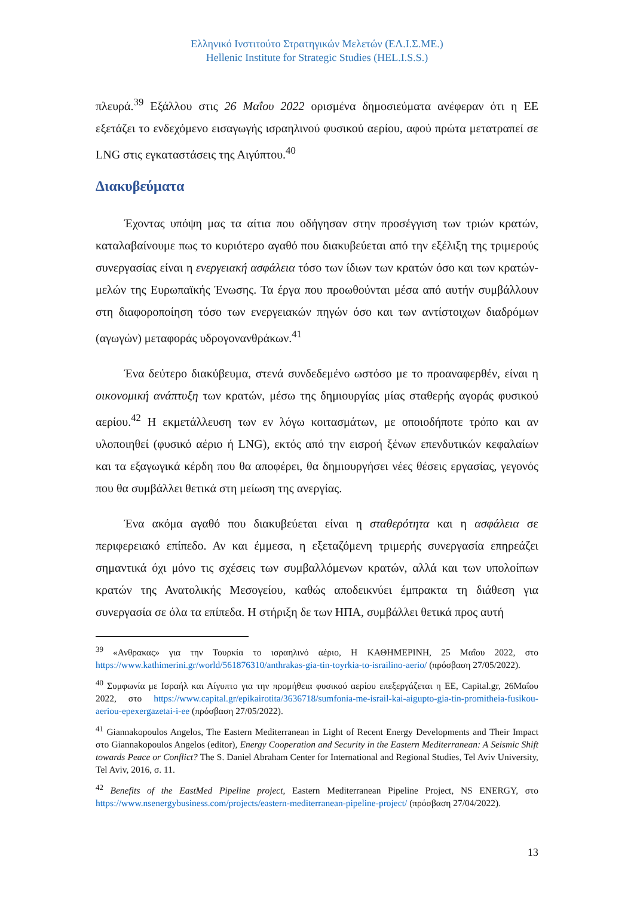Ελληνικό Ινστιτούτο Στρατηγικών Μελετών (ΕΛ.Ι.Σ.ΜΕ.)
Hellenic Institute for Strategic Studies (HEL.I.S.S.)
πλευρά.<sup>39</sup> Εξάλλου στις 26 Μαΐου 2022 ορισμένα δημοσιεύματα ανέφεραν ότι η ΕΕ εξετάζει το ενδεχόμενο εισαγωγής ισραηλινού φυσικού αερίου, αφού πρώτα μετατραπεί σε LNG στις εγκαταστάσεις της Αιγύπτου.<sup>40</sup>
Διακυβεύματα
Έχοντας υπόψη μας τα αίτια που οδήγησαν στην προσέγγιση των τριών κρατών, καταλαβαίνουμε πως το κυριότερο αγαθό που διακυβεύεται από την εξέλιξη της τριμερούς συνεργασίας είναι η ενεργειακή ασφάλεια τόσο των ίδιων των κρατών όσο και των κρατών-μελών της Ευρωπαϊκής Ένωσης. Τα έργα που προωθούνται μέσα από αυτήν συμβάλλουν στη διαφοροποίηση τόσο των ενεργειακών πηγών όσο και των αντίστοιχων διαδρόμων (αγωγών) μεταφοράς υδρογονανθράκων.<sup>41</sup>
Ένα δεύτερο διακύβευμα, στενά συνδεδεμένο ωστόσο με το προαναφερθέν, είναι η οικονομική ανάπτυξη των κρατών, μέσω της δημιουργίας μίας σταθερής αγοράς φυσικού αερίου.<sup>42</sup> Η εκμετάλλευση των εν λόγω κοιτασμάτων, με οποιοδήποτε τρόπο και αν υλοποιηθεί (φυσικό αέριο ή LNG), εκτός από την εισροή ξένων επενδυτικών κεφαλαίων και τα εξαγωγικά κέρδη που θα αποφέρει, θα δημιουργήσει νέες θέσεις εργασίας, γεγονός που θα συμβάλλει θετικά στη μείωση της ανεργίας.
Ένα ακόμα αγαθό που διακυβεύεται είναι η σταθερότητα και η ασφάλεια σε περιφερειακό επίπεδο. Αν και έμμεσα, η εξεταζόμενη τριμερής συνεργασία επηρεάζει σημαντικά όχι μόνο τις σχέσεις των συμβαλλόμενων κρατών, αλλά και των υπολοίπων κρατών της Ανατολικής Μεσογείου, καθώς αποδεικνύει έμπρακτα τη διάθεση για συνεργασία σε όλα τα επίπεδα. Η στήριξη δε των ΗΠΑ, συμβάλλει θετικά προς αυτή
<sup>39</sup> «Ανθρακας» για την Τουρκία το ισραηλινό αέριο, Η ΚΑΘΗΜΕΡΙΝΗ, 25 Μαΐου 2022, στο https://www.kathimerini.gr/world/561876310/anthrakas-gia-tin-toyrkia-to-israilino-aerio/ (πρόσβαση 27/05/2022).
<sup>40</sup> Συμφωνία με Ισραήλ και Αίγυπτο για την προμήθεια φυσικού αερίου επεξεργάζεται η ΕΕ, Capital.gr, 26Μαΐου 2022, στο https://www.capital.gr/epikairotita/3636718/sumfonia-me-israil-kai-aigupto-gia-tin-promitheia-fusikou-aeriou-epexergazetai-i-ee (πρόσβαση 27/05/2022).
<sup>41</sup> Giannakopoulos Angelos, The Eastern Mediterranean in Light of Recent Energy Developments and Their Impact στο Giannakopoulos Angelos (editor), Energy Cooperation and Security in the Eastern Mediterranean: A Seismic Shift towards Peace or Conflict? The S. Daniel Abraham Center for International and Regional Studies, Tel Aviv University, Tel Aviv, 2016, σ. 11.
<sup>42</sup> Benefits of the EastMed Pipeline project, Eastern Mediterranean Pipeline Project, NS ENERGY, στο https://www.nsenergybusiness.com/projects/eastern-mediterranean-pipeline-project/ (πρόσβαση 27/04/2022).
13